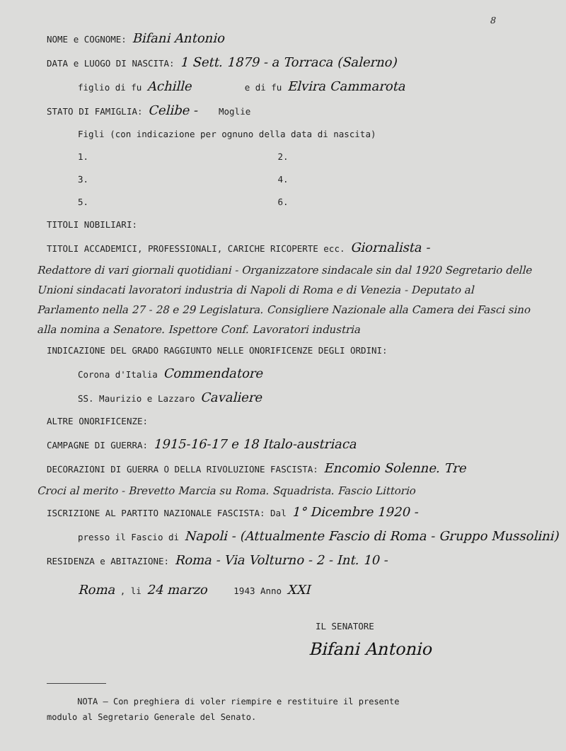8
NOME e COGNOME: Bifani Antonio
DATA e LUOGO DI NASCITA: 1 Sett. 1879 - a Torraca (Salerno)
figlio di fu Achille e di fu Elvira Cammarota
STATO DI FAMIGLIA: Celibe - Moglie
Figli (con indicazione per ognuno della data di nascita)
1. 2.
3. 4.
5. 6.
TITOLI NOBILIARI:
TITOLI ACCADEMICI, PROFESSIONALI, CARICHE RICOPERTE ecc. Giornalista -
Redattore di vari giornali quotidiani - Organizzatore sindacale sin dal 1920 Segretario delle Unioni sindacati lavoratori industria di Napoli di Roma e di Venezia - Deputato al Parlamento nella 27 - 28 e 29 Legislatura. Consigliere Nazionale alla Camera dei Fasci sino alla nomina a Senatore. Ispettore Conf. Lavoratori industria
INDICAZIONE DEL GRADO RAGGIUNTO NELLE ONORIFICENZE DEGLI ORDINI:
Corona d'Italia Commendatore
SS. Maurizio e Lazzaro Cavaliere
ALTRE ONORIFICENZE:
CAMPAGNE DI GUERRA: 1915-16-17 e 18 Italo-austriaca
DECORAZIONI DI GUERRA O DELLA RIVOLUZIONE FASCISTA: Encomio Solenne. Tre
Croci al merito - Brevetto Marcia su Roma. Squadrista. Fascio Littorio
ISCRIZIONE AL PARTITO NAZIONALE FASCISTA: Dal 1° Dicembre 1920 -
presso il Fascio di Napoli - (Attualmente Fascio di Roma - Gruppo Mussolini)
RESIDENZA e ABITAZIONE: Roma - Via Volturno - 2 - Int. 10 -
Roma , li 24 marzo 1943 Anno XXI
IL SENATORE
Bifani Antonio
NOTA — Con preghiera di voler riempire e restituire il presente
modulo al Segretario Generale del Senato.